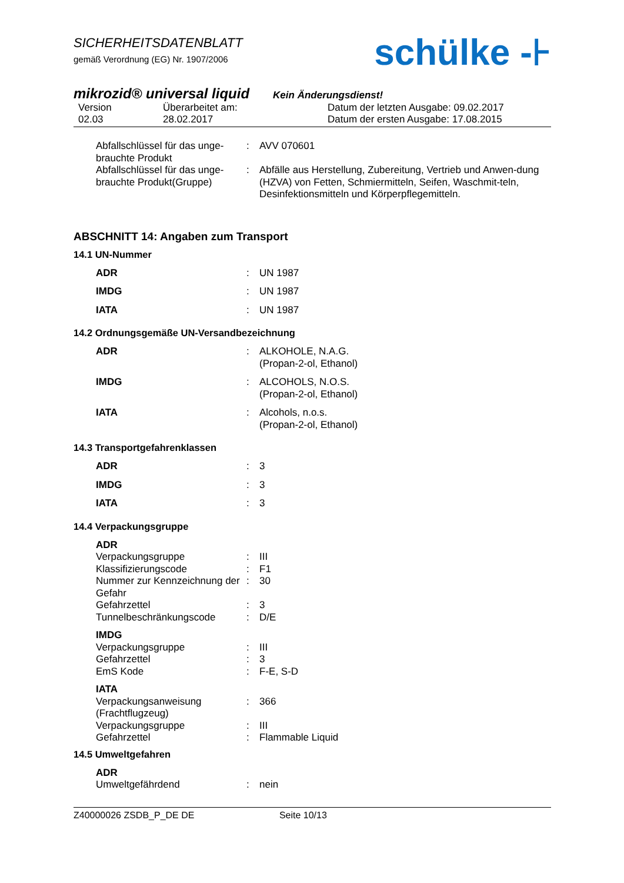SICHERHEITSDATENBLATT
gemäß Verordnung (EG) Nr. 1907/2006
schülke -⊦
mikrozid® universal liquid Kein Änderungsdienst!
Version
02.03
Überarbeitet am:
28.02.2017
Datum der letzten Ausgabe: 09.02.2017
Datum der ersten Ausgabe: 17.08.2015
| Abfallschlüssel für das unge-brauchte Produkt | : | AVV 070601 |
| Abfallschlüssel für das unge-brauchte Produkt(Gruppe) | : | Abfälle aus Herstellung, Zubereitung, Vertrieb und Anwen-dung (HZVA) von Fetten, Schmiermitteln, Seifen, Waschmit-teln, Desinfektionsmitteln und Körperpflegemitteln. |
ABSCHNITT 14: Angaben zum Transport
14.1 UN-Nummer
| ADR | : | UN 1987 |
| IMDG | : | UN 1987 |
| IATA | : | UN 1987 |
14.2 Ordnungsgemäße UN-Versandbezeichnung
| ADR | : | ALKOHOLE, N.A.G. (Propan-2-ol, Ethanol) |
| IMDG | : | ALCOHOLS, N.O.S. (Propan-2-ol, Ethanol) |
| IATA | : | Alcohols, n.o.s. (Propan-2-ol, Ethanol) |
14.3 Transportgefahrenklassen
| ADR | : | 3 |
| IMDG | : | 3 |
| IATA | : | 3 |
14.4 Verpackungsgruppe
| ADR | | |
| Verpackungsgruppe | : | III |
| Klassifizierungscode | : | F1 |
| Nummer zur Kennzeichnung der Gefahr | : | 30 |
| Gefahrzettel | : | 3 |
| Tunnelbeschränkungscode | : | D/E |
| IMDG | | |
| Verpackungsgruppe | : | III |
| Gefahrzettel | : | 3 |
| EmS Kode | : | F-E, S-D |
| IATA | | |
| Verpackungsanweisung (Frachtflugzeug) | : | 366 |
| Verpackungsgruppe | : | III |
| Gefahrzettel | : | Flammable Liquid |
14.5 Umweltgefahren
| ADR | | |
| Umweltgefährdend | : | nein |
Z40000026 ZSDB_P_DE DE Seite 10/13